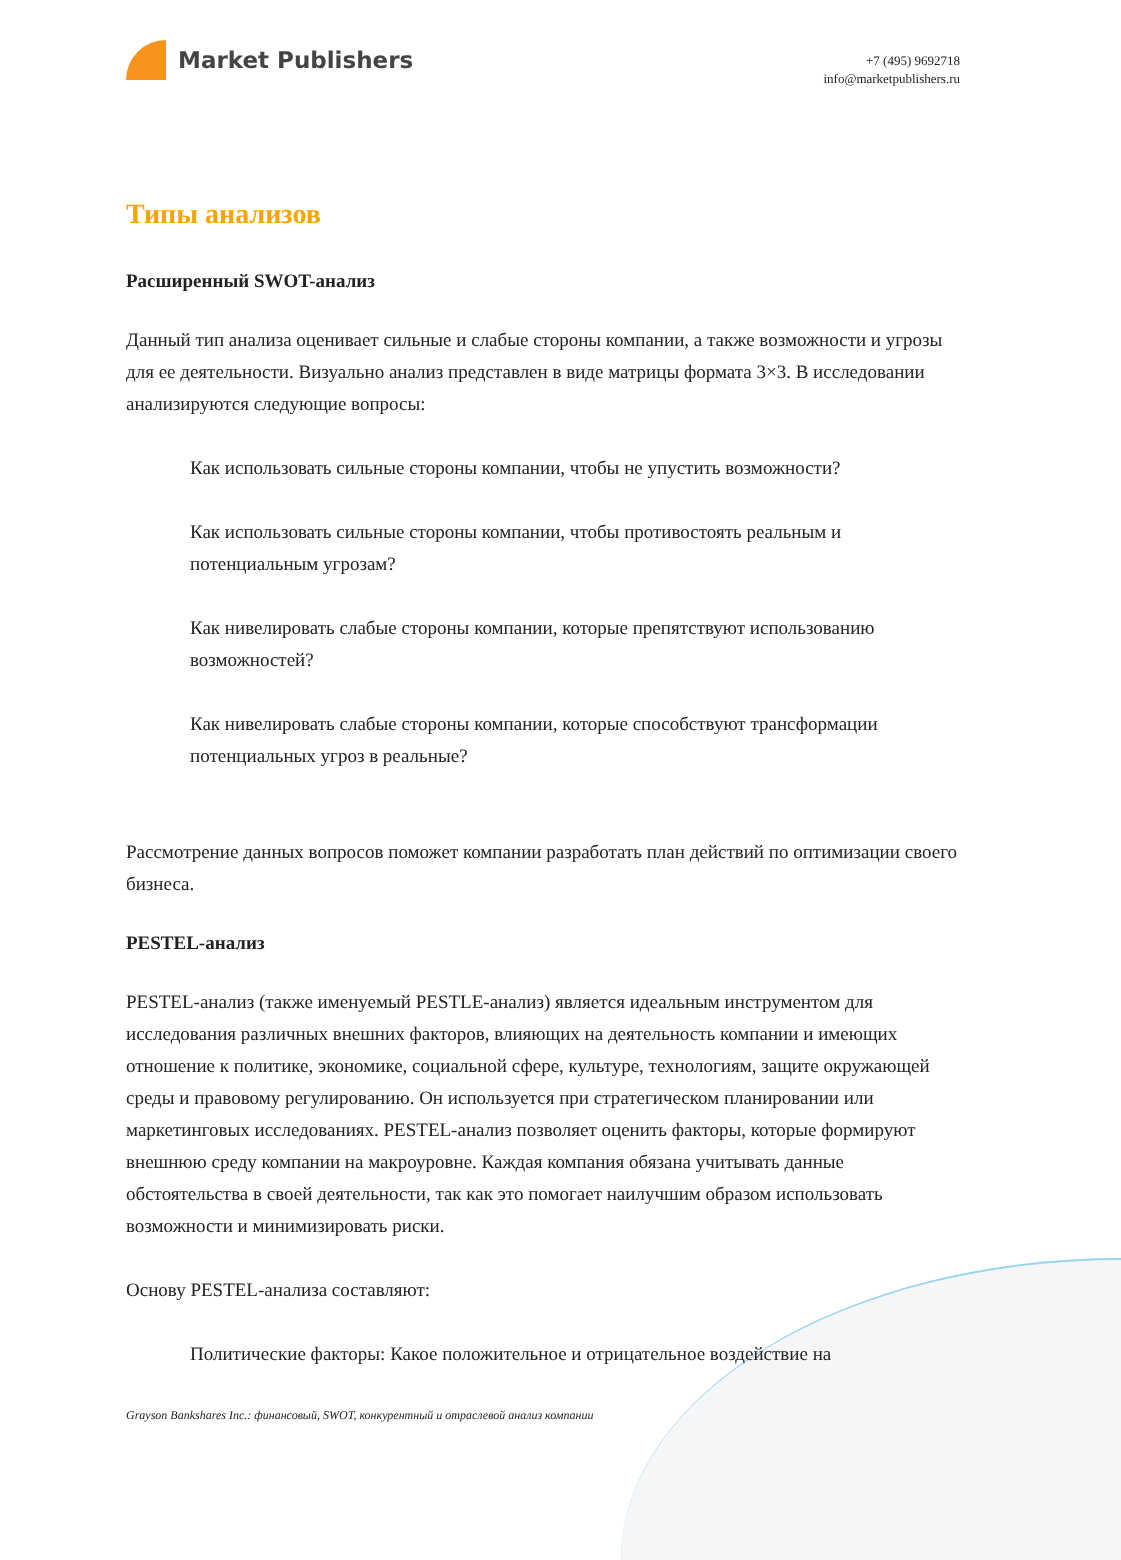Market Publishers
+7 (495) 9692718
info@marketpublishers.ru
Типы анализов
Расширенный SWOT-анализ
Данный тип анализа оценивает сильные и слабые стороны компании, а также возможности и угрозы для ее деятельности. Визуально анализ представлен в виде матрицы формата 3×3. В исследовании анализируются следующие вопросы:
Как использовать сильные стороны компании, чтобы не упустить возможности?
Как использовать сильные стороны компании, чтобы противостоять реальным и потенциальным угрозам?
Как нивелировать слабые стороны компании, которые препятствуют использованию возможностей?
Как нивелировать слабые стороны компании, которые способствуют трансформации потенциальных угроз в реальные?
Рассмотрение данных вопросов поможет компании разработать план действий по оптимизации своего бизнеса.
PESTEL-анализ
PESTEL-анализ (также именуемый PESTLE-анализ) является идеальным инструментом для исследования различных внешних факторов, влияющих на деятельность компании и имеющих отношение к политике, экономике, социальной сфере, культуре, технологиям, защите окружающей среды и правовому регулированию. Он используется при стратегическом планировании или маркетинговых исследованиях. PESTEL-анализ позволяет оценить факторы, которые формируют внешнюю среду компании на макроуровне. Каждая компания обязана учитывать данные обстоятельства в своей деятельности, так как это помогает наилучшим образом использовать возможности и минимизировать риски.
Основу PESTEL-анализа составляют:
Политические факторы: Какое положительное и отрицательное воздействие на
Grayson Bankshares Inc.: финансовый, SWOT, конкурентный и отраслевой анализ компании